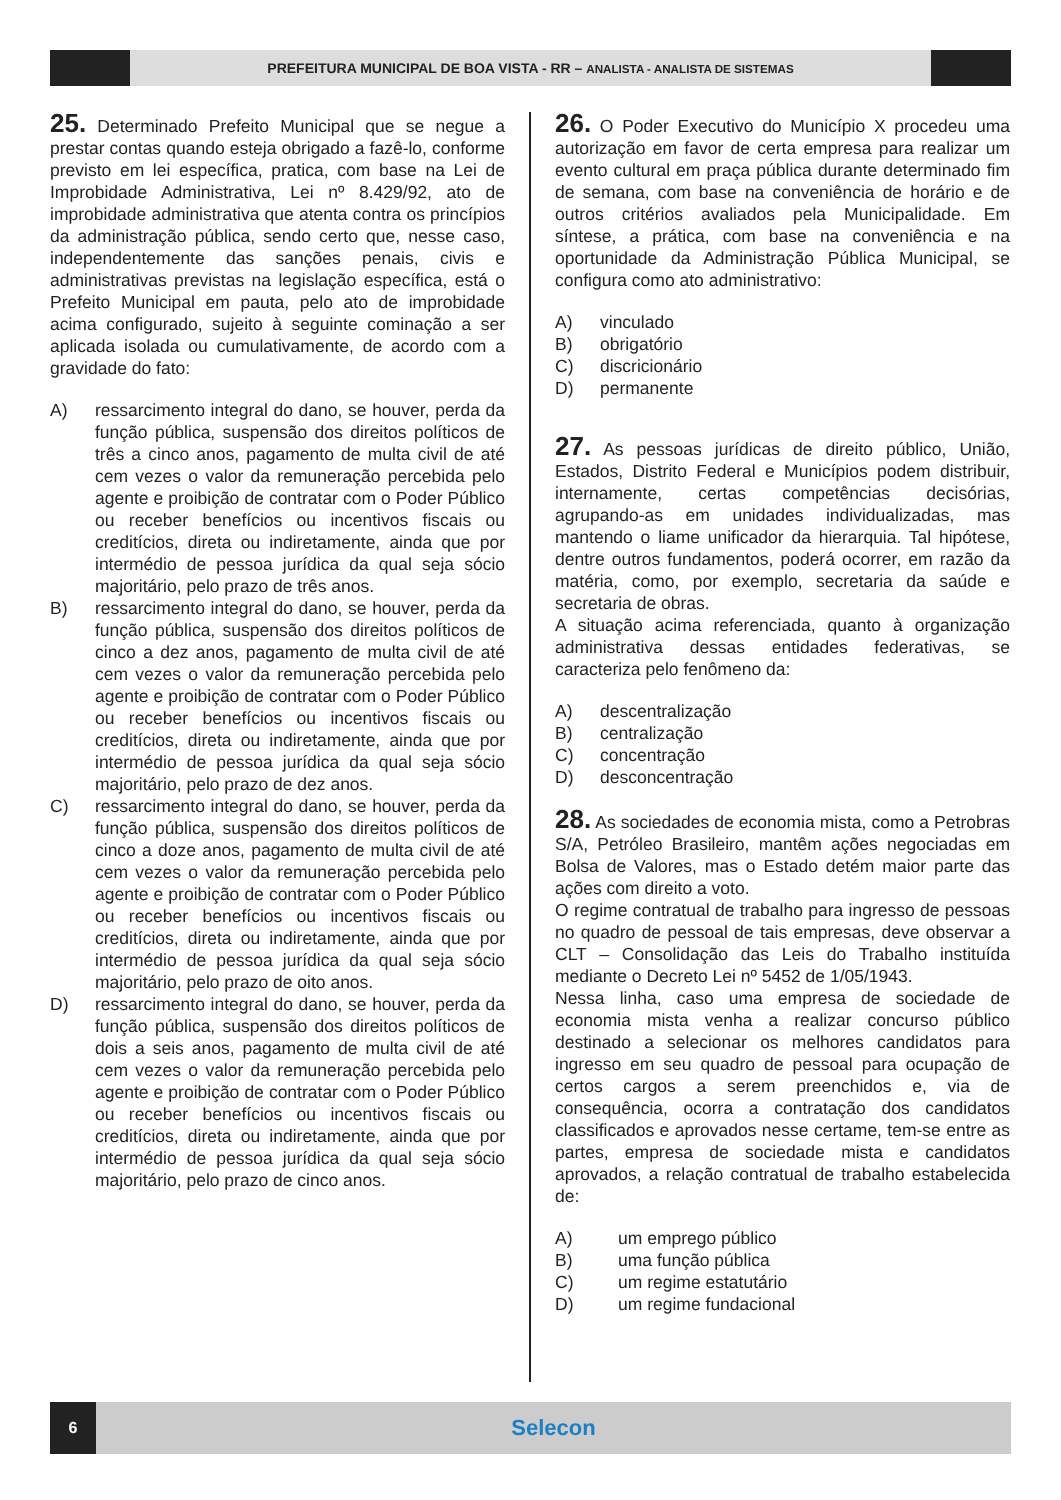PREFEITURA MUNICIPAL DE BOA VISTA - RR – ANALISTA - ANALISTA DE SISTEMAS
25. Determinado Prefeito Municipal que se negue a prestar contas quando esteja obrigado a fazê-lo, conforme previsto em lei específica, pratica, com base na Lei de Improbidade Administrativa, Lei nº 8.429/92, ato de improbidade administrativa que atenta contra os princípios da administração pública, sendo certo que, nesse caso, independentemente das sanções penais, civis e administrativas previstas na legislação específica, está o Prefeito Municipal em pauta, pelo ato de improbidade acima configurado, sujeito à seguinte cominação a ser aplicada isolada ou cumulativamente, de acordo com a gravidade do fato:
A) ressarcimento integral do dano, se houver, perda da função pública, suspensão dos direitos políticos de três a cinco anos, pagamento de multa civil de até cem vezes o valor da remuneração percebida pelo agente e proibição de contratar com o Poder Público ou receber benefícios ou incentivos fiscais ou creditícios, direta ou indiretamente, ainda que por intermédio de pessoa jurídica da qual seja sócio majoritário, pelo prazo de três anos.
B) ressarcimento integral do dano, se houver, perda da função pública, suspensão dos direitos políticos de cinco a dez anos, pagamento de multa civil de até cem vezes o valor da remuneração percebida pelo agente e proibição de contratar com o Poder Público ou receber benefícios ou incentivos fiscais ou creditícios, direta ou indiretamente, ainda que por intermédio de pessoa jurídica da qual seja sócio majoritário, pelo prazo de dez anos.
C) ressarcimento integral do dano, se houver, perda da função pública, suspensão dos direitos políticos de cinco a doze anos, pagamento de multa civil de até cem vezes o valor da remuneração percebida pelo agente e proibição de contratar com o Poder Público ou receber benefícios ou incentivos fiscais ou creditícios, direta ou indiretamente, ainda que por intermédio de pessoa jurídica da qual seja sócio majoritário, pelo prazo de oito anos.
D) ressarcimento integral do dano, se houver, perda da função pública, suspensão dos direitos políticos de dois a seis anos, pagamento de multa civil de até cem vezes o valor da remuneração percebida pelo agente e proibição de contratar com o Poder Público ou receber benefícios ou incentivos fiscais ou creditícios, direta ou indiretamente, ainda que por intermédio de pessoa jurídica da qual seja sócio majoritário, pelo prazo de cinco anos.
26. O Poder Executivo do Município X procedeu uma autorização em favor de certa empresa para realizar um evento cultural em praça pública durante determinado fim de semana, com base na conveniência de horário e de outros critérios avaliados pela Municipalidade. Em síntese, a prática, com base na conveniência e na oportunidade da Administração Pública Municipal, se configura como ato administrativo:
A) vinculado
B) obrigatório
C) discricionário
D) permanente
27. As pessoas jurídicas de direito público, União, Estados, Distrito Federal e Municípios podem distribuir, internamente, certas competências decisórias, agrupando-as em unidades individualizadas, mas mantendo o liame unificador da hierarquia. Tal hipótese, dentre outros fundamentos, poderá ocorrer, em razão da matéria, como, por exemplo, secretaria da saúde e secretaria de obras.
A situação acima referenciada, quanto à organização administrativa dessas entidades federativas, se caracteriza pelo fenômeno da:
A) descentralização
B) centralização
C) concentração
D) desconcentração
28. As sociedades de economia mista, como a Petrobras S/A, Petróleo Brasileiro, mantêm ações negociadas em Bolsa de Valores, mas o Estado detém maior parte das ações com direito a voto.
O regime contratual de trabalho para ingresso de pessoas no quadro de pessoal de tais empresas, deve observar a CLT – Consolidação das Leis do Trabalho instituída mediante o Decreto Lei nº 5452 de 1/05/1943.
Nessa linha, caso uma empresa de sociedade de economia mista venha a realizar concurso público destinado a selecionar os melhores candidatos para ingresso em seu quadro de pessoal para ocupação de certos cargos a serem preenchidos e, via de consequência, ocorra a contratação dos candidatos classificados e aprovados nesse certame, tem-se entre as partes, empresa de sociedade mista e candidatos aprovados, a relação contratual de trabalho estabelecida de:
A) um emprego público
B) uma função pública
C) um regime estatutário
D) um regime fundacional
6
Selecon